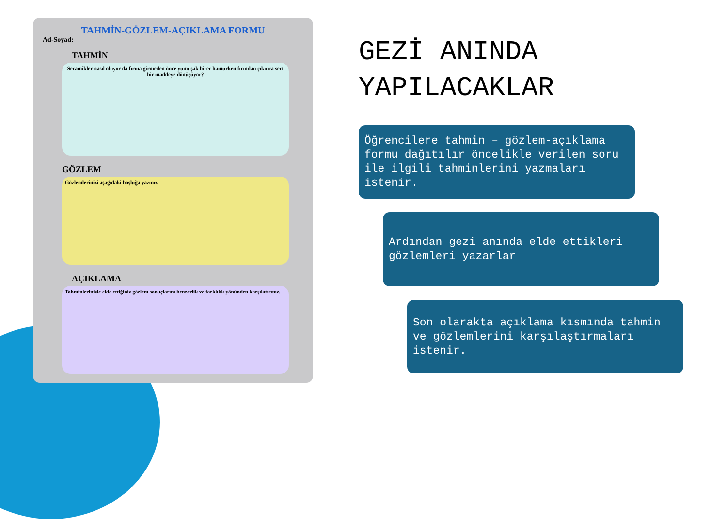TAHMİN-GÖZLEM-AÇIKLAMA FORMU
Ad-Soyad:
TAHMİN
Seramikler nasıl oluyor da fırına girmeden önce yumuşak birer hamurken fırından çıkınca sert bir maddeye dönüşüyor?
GÖZLEM
Gözlemlerinizi aşağıdaki boşluğa yazınız
AÇIKLAMA
Tahminlerinizle elde ettiğiniz gözlem sonuçlarını benzerlik ve farklılık yönünden karşılatırınız.
GEZİ ANINDA YAPILACAKLAR
Öğrencilere tahmin – gözlem-açıklama formu dağıtılır öncelikle verilen soru ile ilgili tahminlerini yazmaları istenir.
Ardından gezi anında elde ettikleri gözlemleri yazarlar
Son olarakta açıklama kısmında tahmin ve gözlemlerini karşılaştırmaları istenir.